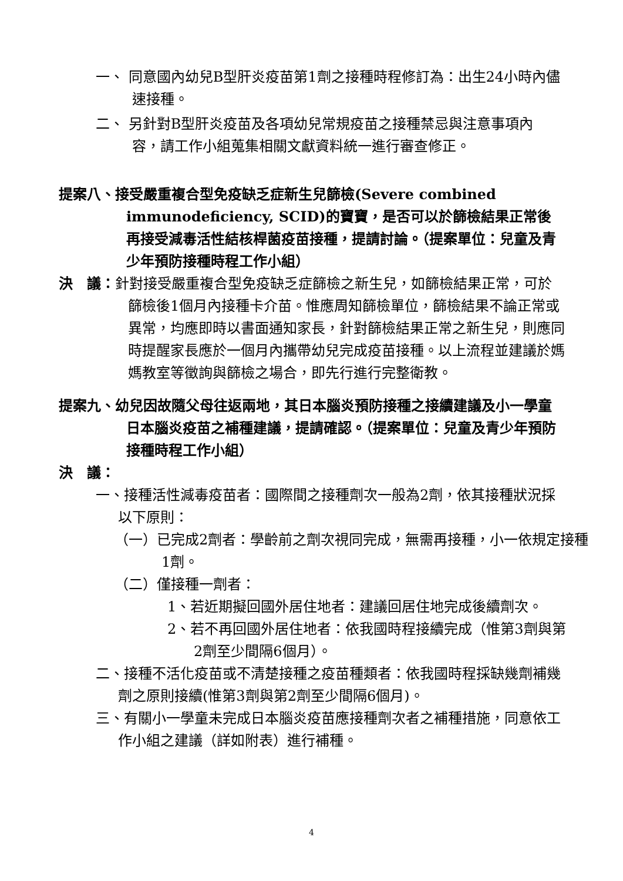一、 同意國內幼兒B型肝炎疫苗第1劑之接種時程修訂為：出生24小時內儘速接種。
二、 另針對B型肝炎疫苗及各項幼兒常規疫苗之接種禁忌與注意事項內容，請工作小組蒐集相關文獻資料統一進行審查修正。
提案八、接受嚴重複合型免疫缺乏症新生兒篩檢(Severe combined immunodeficiency, SCID)的寶寶，是否可以於篩檢結果正常後再接受減毒活性結核桿菌疫苗接種，提請討論。（提案單位：兒童及青少年預防接種時程工作小組）
決　議：針對接受嚴重複合型免疫缺乏症篩檢之新生兒，如篩檢結果正常，可於篩檢後1個月內接種卡介苗。惟應周知篩檢單位，篩檢結果不論正常或異常，均應即時以書面通知家長，針對篩檢結果正常之新生兒，則應同時提醒家長應於一個月內攜帶幼兒完成疫苗接種。以上流程並建議於媽媽教室等徵詢與篩檢之場合，即先行進行完整衛教。
提案九、幼兒因故隨父母往返兩地，其日本腦炎預防接種之接續建議及小一學童日本腦炎疫苗之補種建議，提請確認。（提案單位：兒童及青少年預防接種時程工作小組）
決　議：
一、接種活性減毒疫苗者：國際間之接種劑次一般為2劑，依其接種狀況採以下原則：
（一）已完成2劑者：學齡前之劑次視同完成，無需再接種，小一依規定接種1劑。
（二）僅接種一劑者：
1、若近期擬回國外居住地者：建議回居住地完成後續劑次。
2、若不再回國外居住地者：依我國時程接續完成（惟第3劑與第2劑至少間隔6個月）。
二、接種不活化疫苗或不清楚接種之疫苗種類者：依我國時程採缺幾劑補幾劑之原則接續(惟第3劑與第2劑至少間隔6個月)。
三、有關小一學童未完成日本腦炎疫苗應接種劑次者之補種措施，同意依工作小組之建議（詳如附表）進行補種。
4